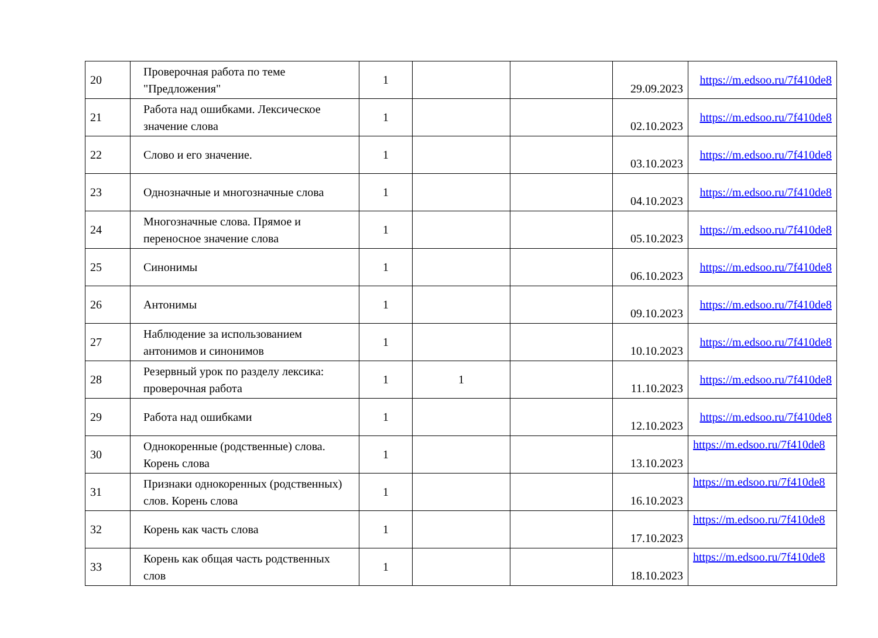| 20 | Проверочная работа по теме "Предложения" | 1 | | | 29.09.2023 | https://m.edsoo.ru/7f410de8 |
| 21 | Работа над ошибками. Лексическое значение слова | 1 | | | 02.10.2023 | https://m.edsoo.ru/7f410de8 |
| 22 | Слово и его значение. | 1 | | | 03.10.2023 | https://m.edsoo.ru/7f410de8 |
| 23 | Однозначные и многозначные слова | 1 | | | 04.10.2023 | https://m.edsoo.ru/7f410de8 |
| 24 | Многозначные слова. Прямое и переносное значение слова | 1 | | | 05.10.2023 | https://m.edsoo.ru/7f410de8 |
| 25 | Синонимы | 1 | | | 06.10.2023 | https://m.edsoo.ru/7f410de8 |
| 26 | Антонимы | 1 | | | 09.10.2023 | https://m.edsoo.ru/7f410de8 |
| 27 | Наблюдение за использованием антонимов и синонимов | 1 | | | 10.10.2023 | https://m.edsoo.ru/7f410de8 |
| 28 | Резервный урок по разделу лексика: проверочная работа | 1 | 1 | | 11.10.2023 | https://m.edsoo.ru/7f410de8 |
| 29 | Работа над ошибками | 1 | | | 12.10.2023 | https://m.edsoo.ru/7f410de8 |
| 30 | Однокоренные (родственные) слова. Корень слова | 1 | | | 13.10.2023 | https://m.edsoo.ru/7f410de8 |
| 31 | Признаки однокоренных (родственных) слов. Корень слова | 1 | | | 16.10.2023 | https://m.edsoo.ru/7f410de8 |
| 32 | Корень как часть слова | 1 | | | 17.10.2023 | https://m.edsoo.ru/7f410de8 |
| 33 | Корень как общая часть родственных слов | 1 | | | 18.10.2023 | https://m.edsoo.ru/7f410de8 |